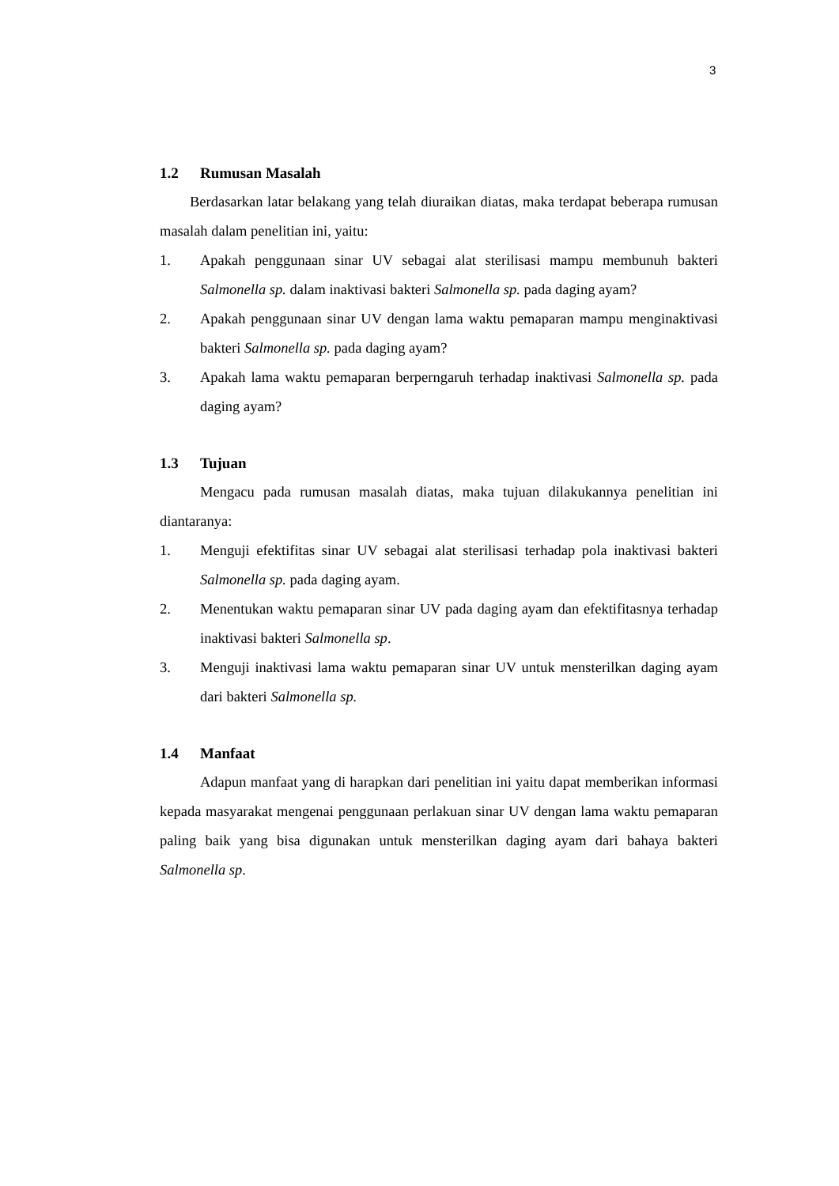3
1.2 Rumusan Masalah
Berdasarkan latar belakang yang telah diuraikan diatas, maka terdapat beberapa rumusan masalah dalam penelitian ini, yaitu:
1. Apakah penggunaan sinar UV sebagai alat sterilisasi mampu membunuh bakteri Salmonella sp. dalam inaktivasi bakteri Salmonella sp. pada daging ayam?
2. Apakah penggunaan sinar UV dengan lama waktu pemaparan mampu menginaktivasi bakteri Salmonella sp. pada daging ayam?
3. Apakah lama waktu pemaparan berperngaruh terhadap inaktivasi Salmonella sp. pada daging ayam?
1.3 Tujuan
Mengacu pada rumusan masalah diatas, maka tujuan dilakukannya penelitian ini diantaranya:
1. Menguji efektifitas sinar UV sebagai alat sterilisasi terhadap pola inaktivasi bakteri Salmonella sp. pada daging ayam.
2. Menentukan waktu pemaparan sinar UV pada daging ayam dan efektifitasnya terhadap inaktivasi bakteri Salmonella sp.
3. Menguji inaktivasi lama waktu pemaparan sinar UV untuk mensterilkan daging ayam dari bakteri Salmonella sp.
1.4 Manfaat
Adapun manfaat yang di harapkan dari penelitian ini yaitu dapat memberikan informasi kepada masyarakat mengenai penggunaan perlakuan sinar UV dengan lama waktu pemaparan paling baik yang bisa digunakan untuk mensterilkan daging ayam dari bahaya bakteri Salmonella sp.